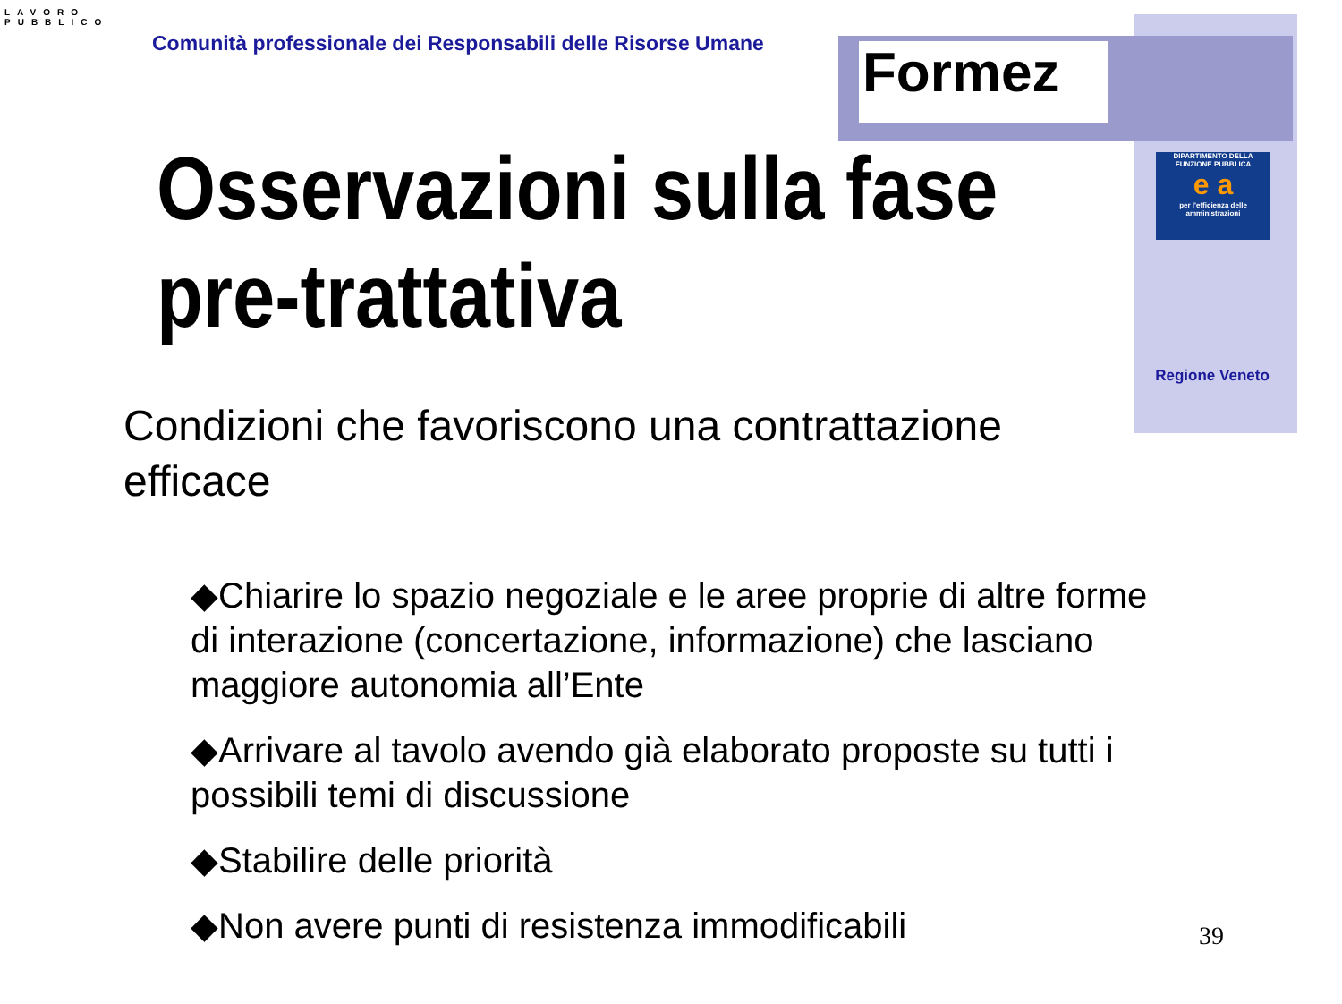LAVORO
PUBBLICO
Comunità professionale dei Responsabili delle Risorse Umane
Formez
DIPARTIMENTO DELLA
FUNZIONE PUBBLICA
e a
per l'efficienza delle amministrazioni
Regione Veneto
Osservazioni sulla fase
pre-trattativa
Condizioni che favoriscono una contrattazione efficace
◆Chiarire lo spazio negoziale e le aree proprie di altre forme di interazione (concertazione, informazione) che lasciano maggiore autonomia all’Ente
◆Arrivare al tavolo avendo già elaborato proposte su tutti i possibili temi di discussione
◆Stabilire delle priorità
◆Non avere punti di resistenza immodificabili
39